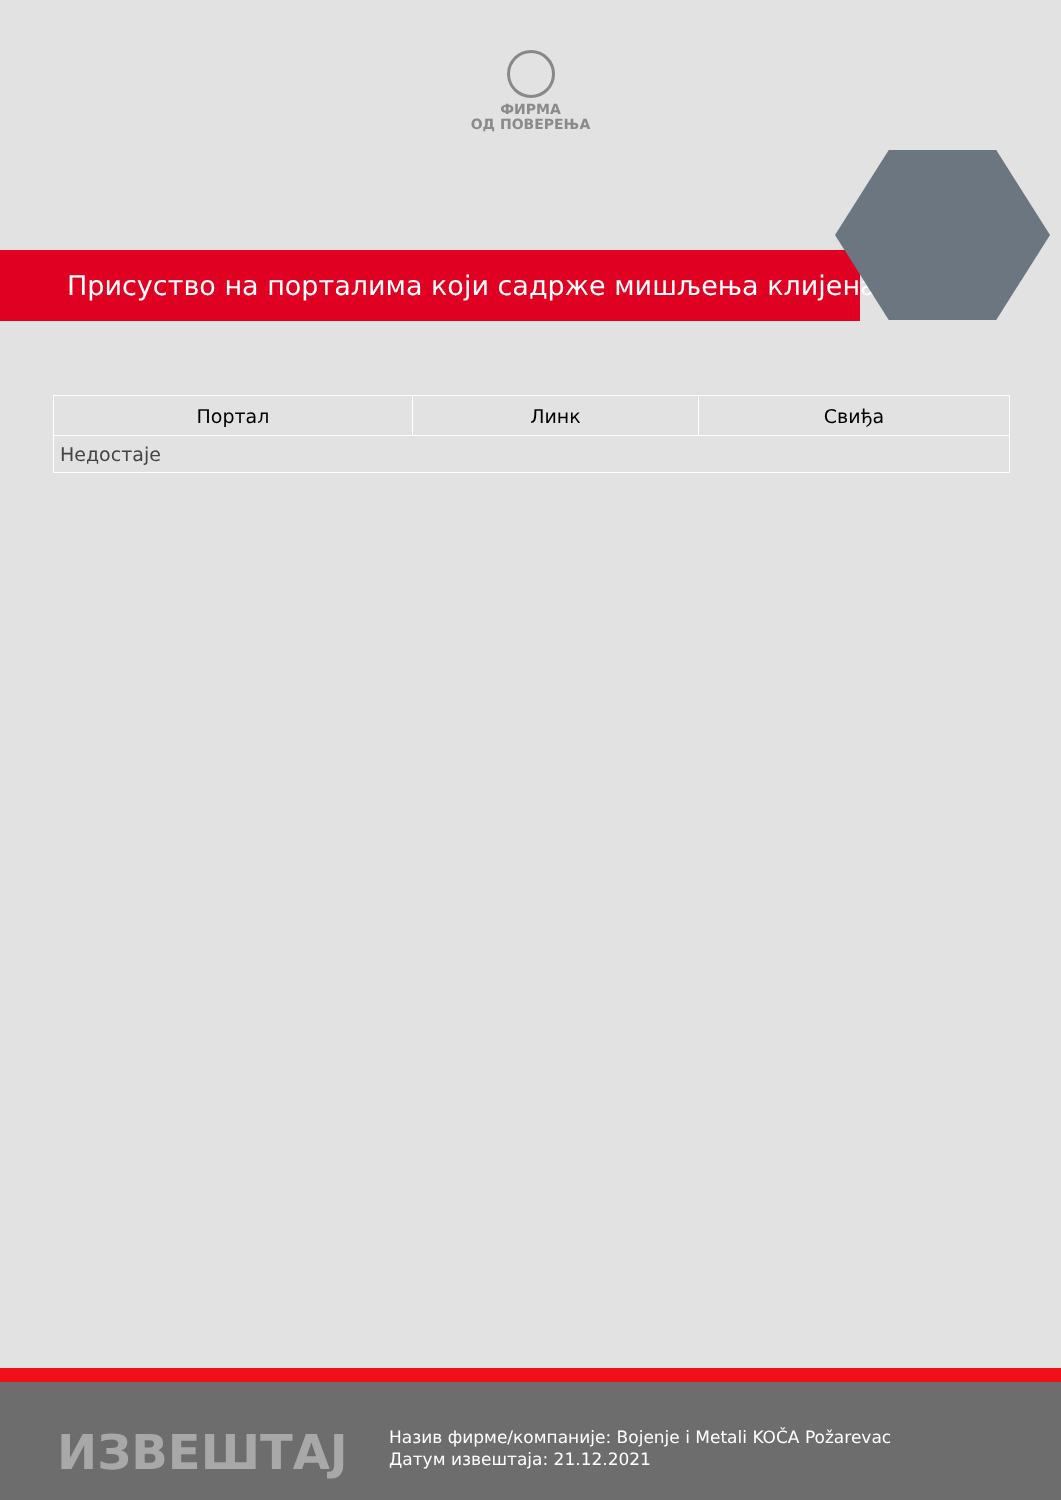ФИРМА
ОД ПОВЕРЕЊА
Присуство на порталима који садрже мишљења клијената
| Портал | Линк | Свиђа |
| --- | --- | --- |
| Недостаје | | |
ИЗВЕШТАЈ
Назив фирме/компаније: Bojenje i Metali KOČA Požarevac
Датум извештаја: 21.12.2021